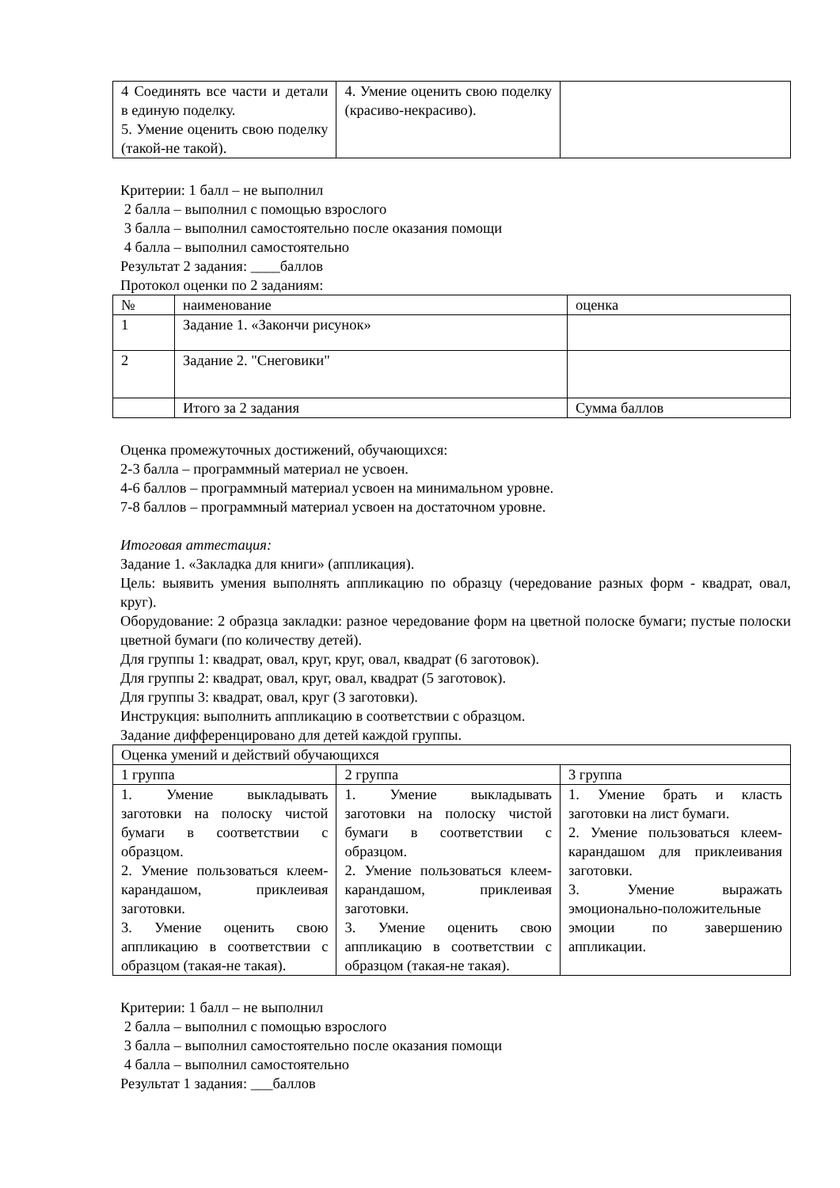| 4 Соединять все части и детали в единую поделку. 5. Умение оценить свою поделку (такой-не такой). | 4. Умение оценить свою поделку (красиво-некрасиво). | |
Критерии: 1 балл – не выполнил
2 балла – выполнил с помощью взрослого
3 балла – выполнил самостоятельно после оказания помощи
4 балла – выполнил самостоятельно
Результат 2 задания: ____баллов
Протокол оценки по 2 заданиям:
| № | наименование | оценка |
| 1 | Задание 1. «Закончи рисунок» | |
| 2 | Задание 2. "Снеговики" | |
| | Итого за 2 задания | Сумма баллов |
Оценка промежуточных достижений, обучающихся:
2-3 балла – программный материал не усвоен.
4-6 баллов – программный материал усвоен на минимальном уровне.
7-8 баллов – программный материал усвоен на достаточном уровне.
Итоговая аттестация:
Задание 1. «Закладка для книги» (аппликация).
Цель: выявить умения выполнять аппликацию по образцу (чередование разных форм - квадрат, овал, круг).
Оборудование: 2 образца закладки: разное чередование форм на цветной полоске бумаги; пустые полоски цветной бумаги (по количеству детей).
Для группы 1: квадрат, овал, круг, круг, овал, квадрат (6 заготовок).
Для группы 2: квадрат, овал, круг, овал, квадрат (5 заготовок).
Для группы 3: квадрат, овал, круг (3 заготовки).
Инструкция: выполнить аппликацию в соответствии с образцом.
Задание дифференцировано для детей каждой группы.
| Оценка умений и действий обучающихся | | |
| 1 группа | 2 группа | 3 группа |
| 1. Умение выкладывать заготовки на полоску чистой бумаги в соответствии с образцом. 2. Умение пользоваться клеем-карандашом, приклеивая заготовки. 3. Умение оценить свою аппликацию в соответствии с образцом (такая-не такая). | 1. Умение выкладывать заготовки на полоску чистой бумаги в соответствии с образцом. 2. Умение пользоваться клеем-карандашом, приклеивая заготовки. 3. Умение оценить свою аппликацию в соответствии с образцом (такая-не такая). | 1. Умение брать и класть заготовки на лист бумаги. 2. Умение пользоваться клеем-карандашом для приклеивания заготовки. 3. Умение выражать эмоционально-положительные эмоции по завершению аппликации. |
Критерии: 1 балл – не выполнил
2 балла – выполнил с помощью взрослого
3 балла – выполнил самостоятельно после оказания помощи
4 балла – выполнил самостоятельно
Результат 1 задания: ___баллов